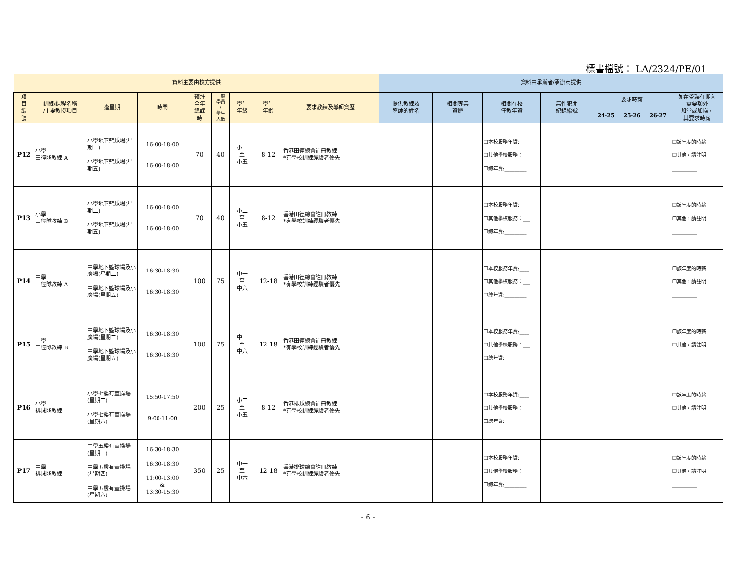標書檔號： LA/2324/PE/01
| 資料主要由校方提供 | | | | | | | | | 資料由承辦者/承辦商提供 | | | | | | | |
| 項 目 編 號 | 訓練/課程名稱 /主要教授項目 | 逢星期 | 時間 | 預計 全年 總課 時 | 一般 學員 / 學生 人數 | 學生 年級 | 學生 年齡 | 要求教練及導師資歷 | 提供教練及 導師的姓名 | 相關專業 資歷 | 相關在校 任教年資 | 無性犯罪 紀錄編號 | 要求時薪 | | | 如在受聘任期內 需要額外 加堂或加操， 其要求時薪 |
| | | | | | | | | | | | | | 24-25 | 25-26 | 26-27 | |
| P12 | 小學 田徑隊教練 A | 小學地下籃球場(星期二) 小學地下籃球場(星期五) | 16:00-18:00 16:00-18:00 | 70 | 40 | 小二 至 小五 | 8-12 | 香港田徑總會註冊教練 *有學校訓練經驗者優先 | | | ❒本校服務年資:____ ❒其他學校服務：___ ❒總年資:_________ | | | | | ❒該年度的時薪 ❒其他，請註明 __________ |
| P13 | 小學 田徑隊教練 B | 小學地下籃球場(星期二) 小學地下籃球場(星期五) | 16:00-18:00 16:00-18:00 | 70 | 40 | 小二 至 小五 | 8-12 | 香港田徑總會註冊教練 *有學校訓練經驗者優先 | | | ❒本校服務年資:____ ❒其他學校服務：___ ❒總年資:_________ | | | | | ❒該年度的時薪 ❒其他，請註明 __________ |
| P14 | 中學 田徑隊教練 A | 中學地下籃球場及小廣場(星期二) 中學地下籃球場及小廣場(星期五) | 16:30-18:30 16:30-18:30 | 100 | 75 | 中一 至 中六 | 12-18 | 香港田徑總會註冊教練 *有學校訓練經驗者優先 | | | ❒本校服務年資:____ ❒其他學校服務：___ ❒總年資:_________ | | | | | ❒該年度的時薪 ❒其他，請註明 __________ |
| P15 | 中學 田徑隊教練 B | 中學地下籃球場及小廣場(星期二) 中學地下籃球場及小廣場(星期五) | 16:30-18:30 16:30-18:30 | 100 | 75 | 中一 至 中六 | 12-18 | 香港田徑總會註冊教練 *有學校訓練經驗者優先 | | | ❒本校服務年資:____ ❒其他學校服務：___ ❒總年資:_________ | | | | | ❒該年度的時薪 ❒其他，請註明 __________ |
| P16 | 小學 排球隊教練 | 小學七樓有蓋操場 (星期二) 小學七樓有蓋操場 (星期六) | 15:50-17:50 9:00-11:00 | 200 | 25 | 小二 至 小五 | 8-12 | 香港排球總會註冊教練 *有學校訓練經驗者優先 | | | ❒本校服務年資:____ ❒其他學校服務：___ ❒總年資:_________ | | | | | ❒該年度的時薪 ❒其他，請註明 __________ |
| P17 | 中學 排球隊教練 | 中學五樓有蓋操場 (星期一) 中學五樓有蓋操場 (星期四) 中學五樓有蓋操場 (星期六) | 16:30-18:30 16:30-18:30 11:00-13:00 & 13:30-15:30 | 350 | 25 | 中一 至 中六 | 12-18 | 香港排球總會註冊教練 *有學校訓練經驗者優先 | | | ❒本校服務年資:____ ❒其他學校服務：___ ❒總年資:_________ | | | | | ❒該年度的時薪 ❒其他，請註明 __________ |
- 6 -